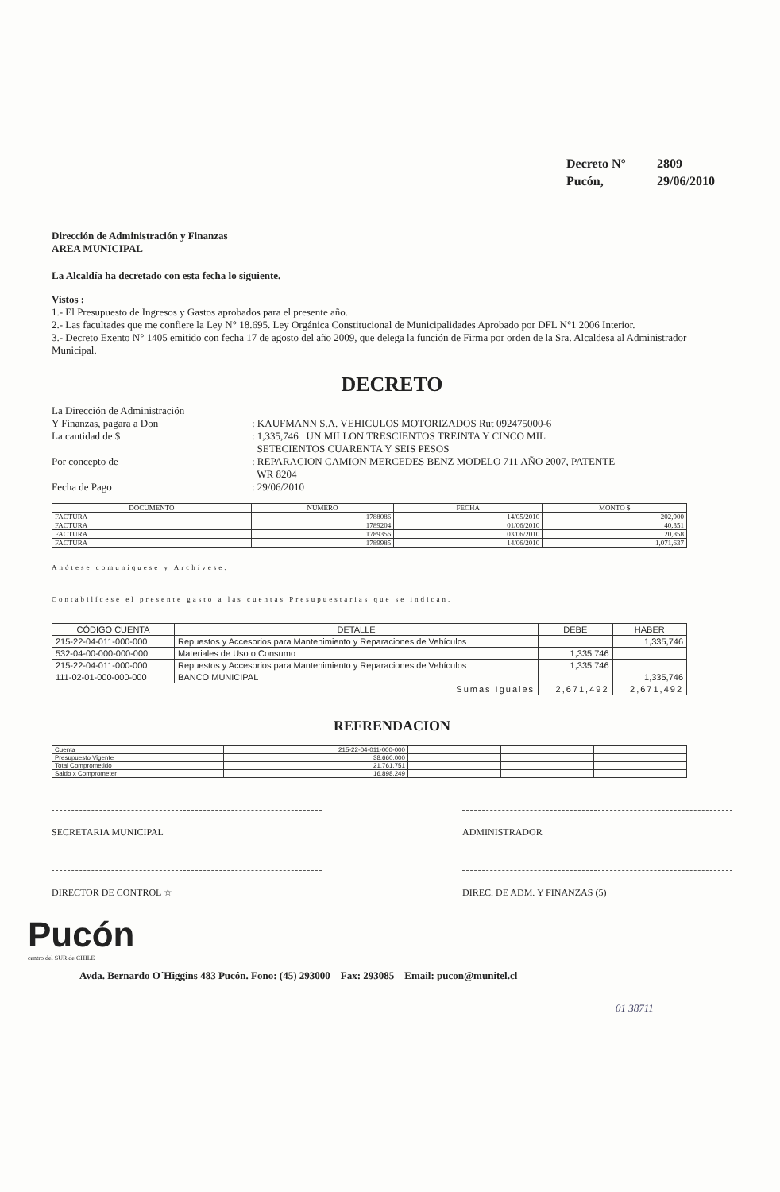Decreto N° 2809
Pucón, 29/06/2010
Dirección de Administración y Finanzas
AREA MUNICIPAL
La Alcaldía ha decretado con esta fecha lo siguiente.
Vistos :
1.- El Presupuesto de Ingresos y Gastos aprobados para el presente año.
2.- Las facultades que me confiere la Ley N° 18.695. Ley Orgánica Constitucional de Municipalidades Aprobado por DFL N°1 2006 Interior.
3.- Decreto Exento N° 1405 emitido con fecha 17 de agosto del año 2009, que delega la función de Firma por orden de la Sra. Alcaldesa al Administrador Municipal.
DECRETO
La Dirección de Administración
Y Finanzas, pagara a Don
: KAUFMANN S.A. VEHICULOS MOTORIZADOS Rut 092475000-6
La cantidad de $ : 1,335,746 UN MILLON TRESCIENTOS TREINTA Y CINCO MIL
SETECIENTOS CUARENTA Y SEIS PESOS
Por concepto de : REPARACION CAMION MERCEDES BENZ MODELO 711 AÑO 2007, PATENTE
WR 8204
Fecha de Pago : 29/06/2010
| DOCUMENTO | NUMERO | FECHA | MONTO $ |
| --- | --- | --- | --- |
| FACTURA | 1788086 | 14/05/2010 | 202,900 |
| FACTURA | 1789204 | 01/06/2010 | 40,351 |
| FACTURA | 1789356 | 03/06/2010 | 20,858 |
| FACTURA | 1789985 | 14/06/2010 | 1,071,637 |
Anótese comuníquese y Archívese.
Contabilícese el presente gasto a las cuentas Presupuestarias que se indican.
| CÓDIGO CUENTA | DETALLE | DEBE | HABER |
| --- | --- | --- | --- |
| 215-22-04-011-000-000 | Repuestos y Accesorios para Mantenimiento y Reparaciones de Vehículos | | 1,335,746 |
| 532-04-00-000-000-000 | Materiales de Uso o Consumo | 1,335,746 | |
| 215-22-04-011-000-000 | Repuestos y Accesorios para Mantenimiento y Reparaciones de Vehículos | 1,335,746 | |
| 111-02-01-000-000-000 | BANCO MUNICIPAL | | 1,335,746 |
| Sumas Iguales | | 2,671,492 | 2,671,492 |
REFRENDACION
| Cuenta | 215-22-04-011-000-000 | | | |
| Presupuesto Vigente | 38,660,000 | | | |
| Total Comprometido | 21,761,751 | | | |
| Saldo x Comprometer | 16,898,249 | | | |
SECRETARIA MUNICIPAL ADMINISTRADOR
DIRECTOR DE CONTROL ☆ DIREC. DE ADM. Y FINANZAS (5)
Pucón
centro del SUR de CHILE
Avda. Bernardo O´Higgins 483 Pucón. Fono: (45) 293000 Fax: 293085 Email: pucon@munitel.cl
01 38711